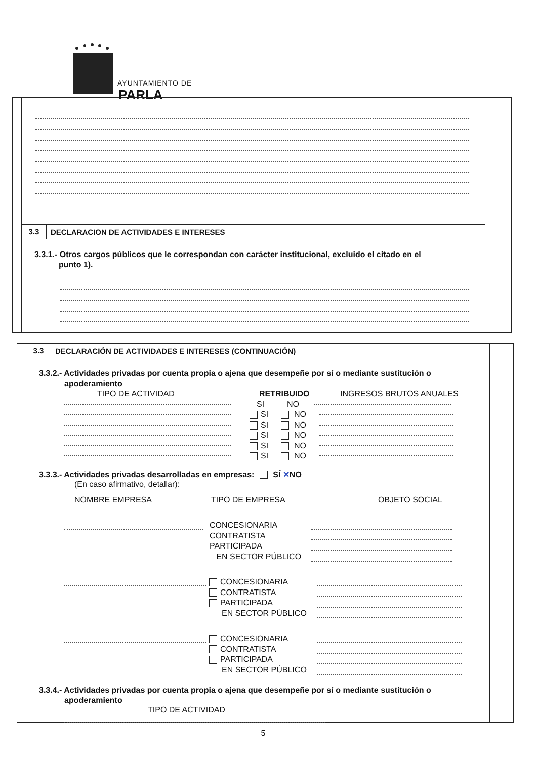AYUNTAMIENTO DE
PARLA
3.3
DECLARACION DE ACTIVIDADES E INTERESES
3.3.1.- Otros cargos públicos que le correspondan con carácter institucional, excluido el citado en el
punto 1).
3.3
DECLARACIÓN DE ACTIVIDADES E INTERESES (CONTINUACIÓN)
3.3.2.- Actividades privadas por cuenta propia o ajena que desempeñe por sí o mediante sustitución o
apoderamiento
TIPO DE ACTIVIDAD RETRIBUIDO INGRESOS BRUTOS ANUALES
SI NO
SI NO
SI NO
SI NO
SI NO
SI NO
3.3.3.- Actividades privadas desarrolladas en empresas: SÍ ✕NO
(En caso afirmativo, detallar):
NOMBRE EMPRESA TIPO DE EMPRESA OBJETO SOCIAL
CONCESIONARIA
CONTRATISTA
PARTICIPADA
EN SECTOR PÚBLICO
CONCESIONARIA
CONTRATISTA
PARTICIPADA
EN SECTOR PÚBLICO
CONCESIONARIA
CONTRATISTA
PARTICIPADA
EN SECTOR PÚBLICO
3.3.4.- Actividades privadas por cuenta propia o ajena que desempeñe por sí o mediante sustitución o
apoderamiento
TIPO DE ACTIVIDAD
5